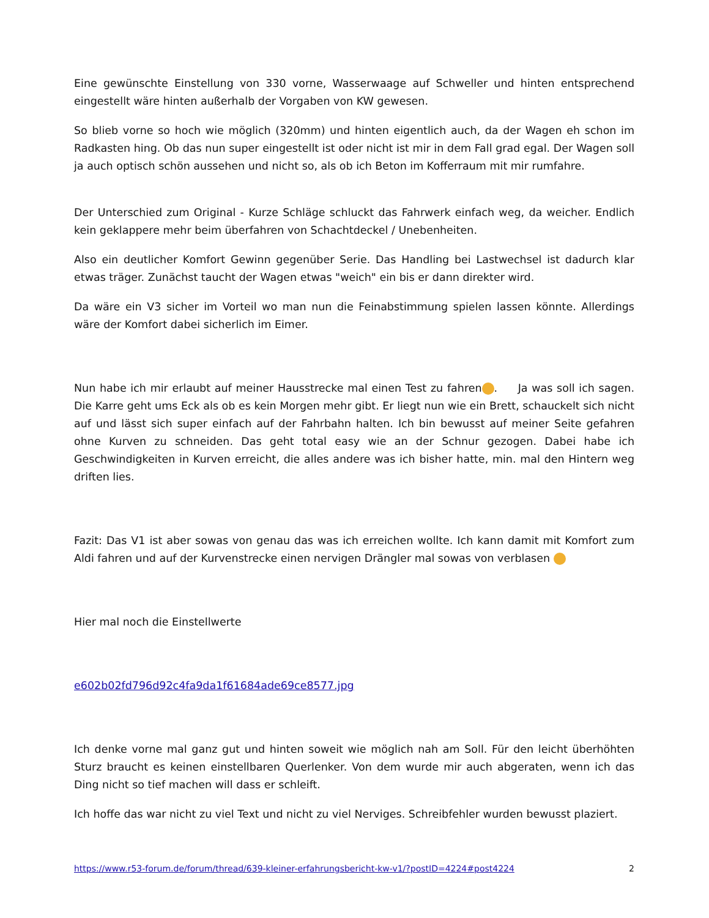Eine gewünschte Einstellung von 330 vorne, Wasserwaage auf Schweller und hinten entsprechend eingestellt wäre hinten außerhalb der Vorgaben von KW gewesen.
So blieb vorne so hoch wie möglich (320mm) und hinten eigentlich auch, da der Wagen eh schon im Radkasten hing. Ob das nun super eingestellt ist oder nicht ist mir in dem Fall grad egal. Der Wagen soll ja auch optisch schön aussehen und nicht so, als ob ich Beton im Kofferraum mit mir rumfahre.
Der Unterschied zum Original - Kurze Schläge schluckt das Fahrwerk einfach weg, da weicher. Endlich kein geklappere mehr beim überfahren von Schachtdeckel / Unebenheiten.
Also ein deutlicher Komfort Gewinn gegenüber Serie. Das Handling bei Lastwechsel ist dadurch klar etwas träger. Zunächst taucht der Wagen etwas "weich" ein bis er dann direkter wird.
Da wäre ein V3 sicher im Vorteil wo man nun die Feinabstimmung spielen lassen könnte. Allerdings wäre der Komfort dabei sicherlich im Eimer.
Nun habe ich mir erlaubt auf meiner Hausstrecke mal einen Test zu fahren . Ja was soll ich sagen. Die Karre geht ums Eck als ob es kein Morgen mehr gibt. Er liegt nun wie ein Brett, schauckelt sich nicht auf und lässt sich super einfach auf der Fahrbahn halten. Ich bin bewusst auf meiner Seite gefahren ohne Kurven zu schneiden. Das geht total easy wie an der Schnur gezogen. Dabei habe ich Geschwindigkeiten in Kurven erreicht, die alles andere was ich bisher hatte, min. mal den Hintern weg driften lies.
Fazit: Das V1 ist aber sowas von genau das was ich erreichen wollte. Ich kann damit mit Komfort zum Aldi fahren und auf der Kurvenstrecke einen nervigen Drängler mal sowas von verblasen
Hier mal noch die Einstellwerte
e602b02fd796d92c4fa9da1f61684ade69ce8577.jpg
Ich denke vorne mal ganz gut und hinten soweit wie möglich nah am Soll. Für den leicht überhöhten Sturz braucht es keinen einstellbaren Querlenker. Von dem wurde mir auch abgeraten, wenn ich das Ding nicht so tief machen will dass er schleift.
Ich hoffe das war nicht zu viel Text und nicht zu viel Nerviges. Schreibfehler wurden bewusst plaziert.
https://www.r53-forum.de/forum/thread/639-kleiner-erfahrungsbericht-kw-v1/?postID=4224#post4224 2